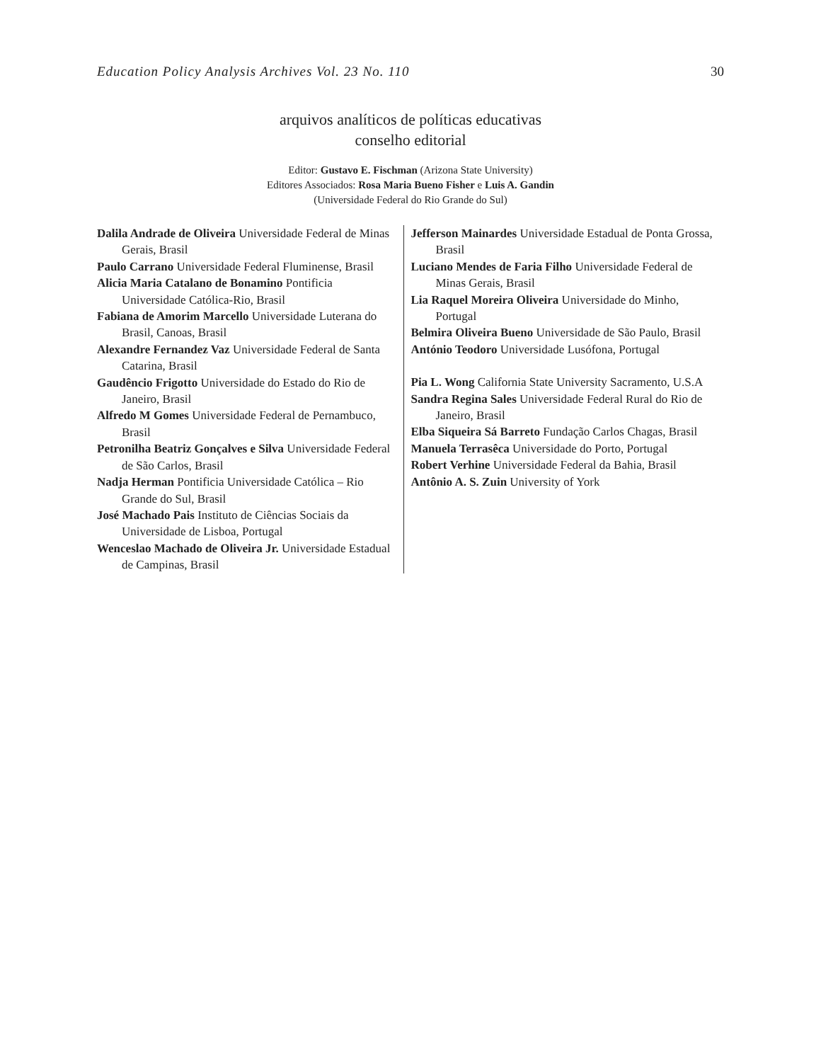Education Policy Analysis Archives Vol. 23 No. 110 30
arquivos analíticos de políticas educativas
conselho editorial
Editor: Gustavo E. Fischman (Arizona State University)
Editores Associados: Rosa Maria Bueno Fisher e Luis A. Gandin
(Universidade Federal do Rio Grande do Sul)
Dalila Andrade de Oliveira Universidade Federal de Minas Gerais, Brasil
Paulo Carrano Universidade Federal Fluminense, Brasil
Alicia Maria Catalano de Bonamino Pontificia Universidade Católica-Rio, Brasil
Fabiana de Amorim Marcello Universidade Luterana do Brasil, Canoas, Brasil
Alexandre Fernandez Vaz Universidade Federal de Santa Catarina, Brasil
Gaudêncio Frigotto Universidade do Estado do Rio de Janeiro, Brasil
Alfredo M Gomes Universidade Federal de Pernambuco, Brasil
Petronilha Beatriz Gonçalves e Silva Universidade Federal de São Carlos, Brasil
Nadja Herman Pontificia Universidade Católica – Rio Grande do Sul, Brasil
José Machado Pais Instituto de Ciências Sociais da Universidade de Lisboa, Portugal
Wenceslao Machado de Oliveira Jr. Universidade Estadual de Campinas, Brasil
Jefferson Mainardes Universidade Estadual de Ponta Grossa, Brasil
Luciano Mendes de Faria Filho Universidade Federal de Minas Gerais, Brasil
Lia Raquel Moreira Oliveira Universidade do Minho, Portugal
Belmira Oliveira Bueno Universidade de São Paulo, Brasil
António Teodoro Universidade Lusófona, Portugal
Pia L. Wong California State University Sacramento, U.S.A
Sandra Regina Sales Universidade Federal Rural do Rio de Janeiro, Brasil
Elba Siqueira Sá Barreto Fundação Carlos Chagas, Brasil
Manuela Terrasêca Universidade do Porto, Portugal
Robert Verhine Universidade Federal da Bahia, Brasil
Antônio A. S. Zuin University of York